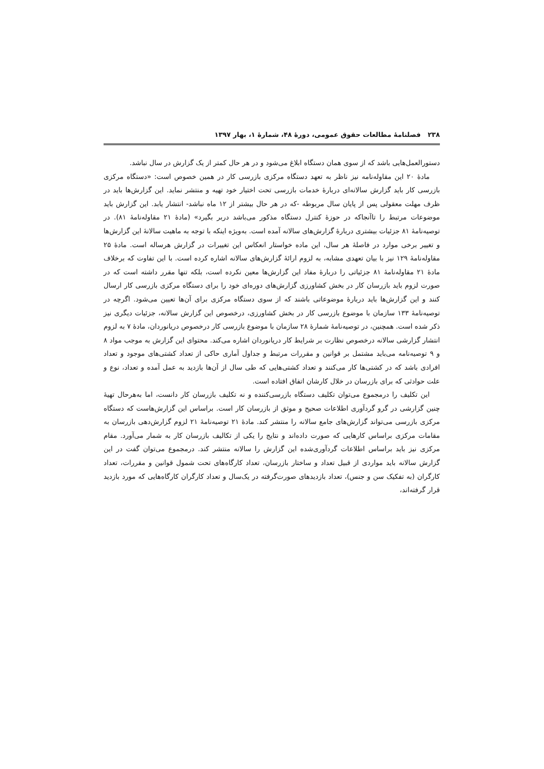۲۳۸ فصلنامهٔ مطالعات حقوق عمومی، دورهٔ ۴۸، شمارهٔ ۱، بهار ۱۳۹۷
دستورالعمل‌هایی باشد که از سوی همان دستگاه ابلاغ می‌شود و در هر حال کمتر از یک گزارش در سال نباشد.
مادهٔ ۲۰ این مقاوله‌نامه نیز ناظر به تعهد دستگاه مرکزی بازرسی کار در همین خصوص است: «دستگاه مرکزی بازرسی کار باید گزارش سالانه‌ای دربارهٔ خدمات بازرسی تحت اختیار خود تهیه و منتشر نماید. این گزارش‌ها باید در ظرف مهلت معقولی پس از پایان سال مربوطه -که در هر حال بیشتر از ۱۲ ماه نباشد- انتشار یابد. این گزارش باید موضوعات مرتبط را تاآنجاکه در حوزهٔ کنترل دستگاه مذکور می‌باشد دربر بگیرد» (مادهٔ ۲۱ مقاوله‌نامهٔ ۸۱). در توصیه‌نامهٔ ۸۱ جزئیات بیشتری دربارهٔ گزارش‌های سالانه آمده است. به‌ویژه اینکه با توجه به ماهیت سالانهٔ این گزارش‌ها و تغییر برخی موارد در فاصلهٔ هر سال، این ماده خواستار انعکاس این تغییرات در گزارش هرساله است. مادهٔ ۲۵ مقاوله‌نامهٔ ۱۲۹ نیز با بیان تعهدی مشابه، به لزوم ارائهٔ گزارش‌های سالانه اشاره کرده است. با این تفاوت که برخلاف مادهٔ ۲۱ مقاوله‌نامهٔ ۸۱ جزئیاتی را دربارهٔ مفاد این گزارش‌ها معین نکرده است، بلکه تنها مقرر داشته است که در صورت لزوم باید بازرسان کار در بخش کشاورزی گزارش‌های دوره‌ای خود را برای دستگاه مرکزی بازرسی کار ارسال کنند و این گزارش‌ها باید دربارهٔ موضوعاتی باشند که از سوی دستگاه مرکزی برای آن‌ها تعیین می‌شود. اگرچه در توصیه‌نامهٔ ۱۳۳ سازمان با موضوع بازرسی کار در بخش کشاورزی، درخصوص این گزارش سالانه، جزئیات دیگری نیز ذکر شده است. همچنین، در توصیه‌نامهٔ شمارهٔ ۲۸ سازمان با موضوع بازرسی کار درخصوص دریانوردان، مادهٔ ۷ به لزوم انتشار گزارشی سالانه درخصوص نظارت بر شرایط کار دریانوردان اشاره می‌کند. محتوای این گزارش به موجب مواد ۸ و ۹ توصیه‌نامه می‌باید مشتمل بر قوانین و مقررات مرتبط و جداول آماری حاکی از تعداد کشتی‌های موجود و تعداد افرادی باشد که در کشتی‌ها کار می‌کنند و تعداد کشتی‌هایی که طی سال از آن‌ها بازدید به عمل آمده و تعداد، نوع و علت حوادثی که برای بازرسان در خلال کارشان اتفاق افتاده است.
این تکلیف را درمجموع می‌توان تکلیف دستگاه بازرسی‌کننده و نه تکلیف بازرسان کار دانست، اما به‌هرحال تهیهٔ چنین گزارشی در گرو گردآوری اطلاعات صحیح و موثق از بازرسان کار است. براساس این گزارش‌هاست که دستگاه مرکزی بازرسی می‌تواند گزارش‌های جامع سالانه را منتشر کند. مادهٔ ۲۱ توصیه‌نامهٔ ۲۱ لزوم گزارش‌دهی بازرسان به مقامات مرکزی براساس کارهایی که صورت داده‌اند و نتایج را یکی از تکالیف بازرسان کار به شمار می‌آورد. مقام مرکزی نیز باید براساس اطلاعات گردآوری‌شده این گزارش را سالانه منتشر کند. درمجموع می‌توان گفت در این گزارش سالانه باید مواردی از قبیل تعداد و ساختار بازرسان، تعداد کارگاه‌های تحت شمول قوانین و مقررات، تعداد کارگران (به تفکیک سن و جنس)، تعداد بازدیدهای صورت‌گرفته در یک‌سال و تعداد کارگران کارگاه‌هایی که مورد بازدید قرار گرفته‌اند،